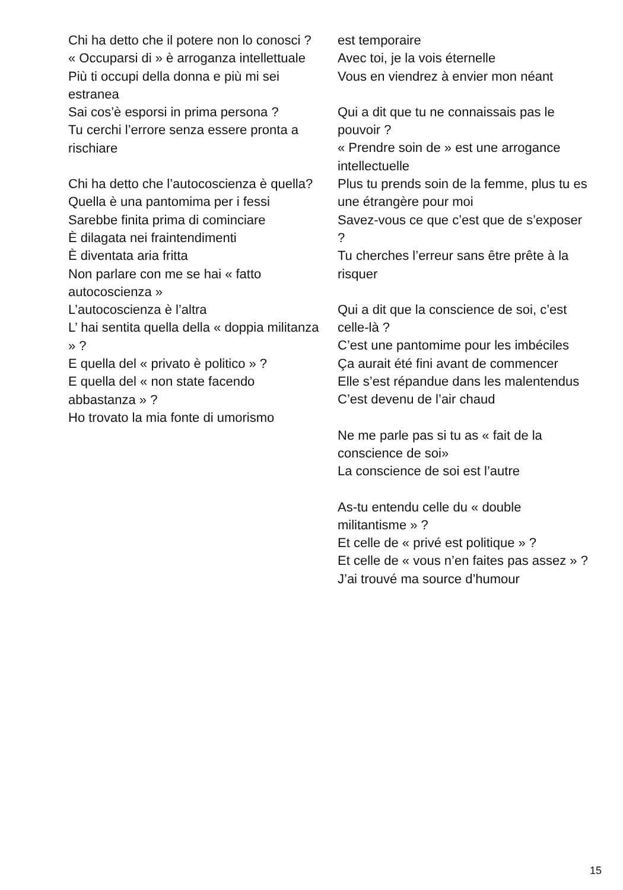Chi ha detto che il potere non lo conosci ?
« Occuparsi di » è arroganza intellettuale
Più ti occupi della donna e più mi sei estranea
Sai cos’è esporsi in prima persona ?
Tu cerchi l’errore senza essere pronta a rischiare
Chi ha detto che l’autocoscienza è quella?
Quella è una pantomima per i fessi
Sarebbe finita prima di cominciare
È dilagata nei fraintendimenti
È diventata aria fritta
Non parlare con me se hai « fatto autocoscienza »
L’autocoscienza è l’altra
L’ hai sentita quella della « doppia militanza » ?
E quella del « privato è politico » ?
E quella del « non state facendo abbastanza » ?
Ho trovato la mia fonte di umorismo
est temporaire
Avec toi, je la vois éternelle
Vous en viendrez à envier mon néant
Qui a dit que tu ne connaissais pas le pouvoir ?
« Prendre soin de » est une arrogance intellectuelle
Plus tu prends soin de la femme, plus tu es une étrangère pour moi
Savez-vous ce que c’est que de s’exposer ?
Tu cherches l’erreur sans être prête à la risquer
Qui a dit que la conscience de soi, c’est celle-là ?
C’est une pantomime pour les imbéciles
Ça aurait été fini avant de commencer
Elle s’est répandue dans les malentendus
C’est devenu de l’air chaud
Ne me parle pas si tu as « fait de la conscience de soi»
La conscience de soi est l’autre
As-tu entendu celle du « double militantisme » ?
Et celle de « privé est politique » ?
Et celle de « vous n’en faites pas assez » ?
J’ai trouvé ma source d’humour
15